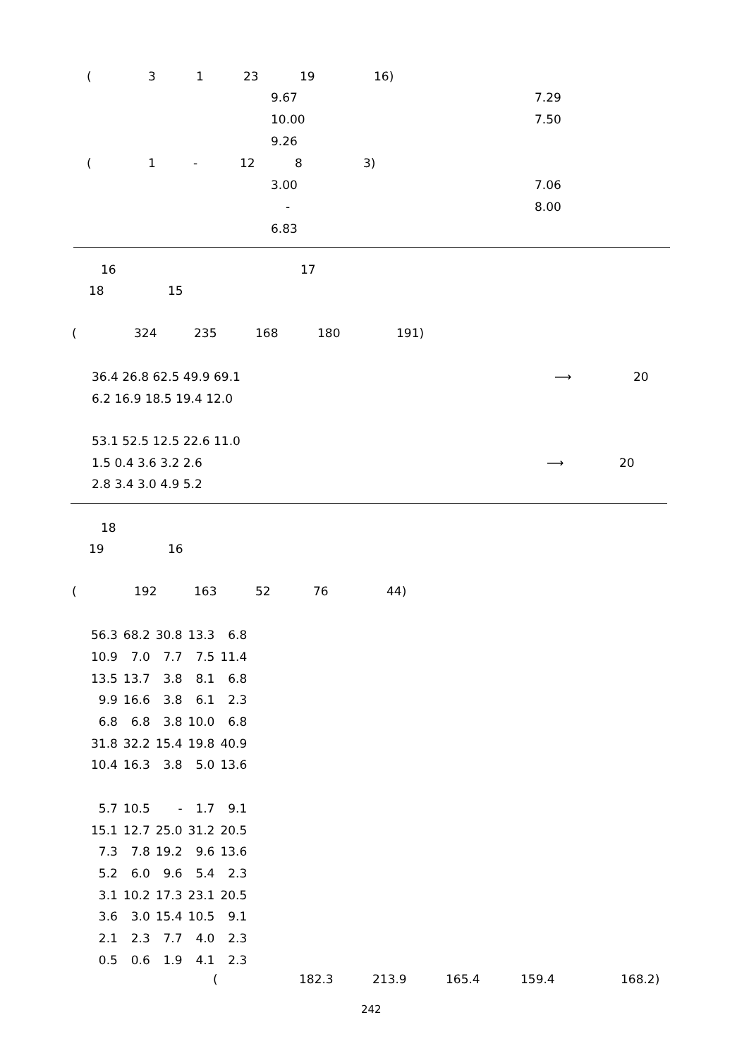(3 1 23 19 16)
9.67 7.29
10.00 7.50
9.26
(1 - 12 8 3)
3.00 7.06
- 8.00
6.83
16 17
18 15
(324 235 168 180 191)
36.4 26.8 62.5 49.9 69.1 ⟶ 20
6.2 16.9 18.5 19.4 12.0
53.1 52.5 12.5 22.6 11.0
1.5 0.4 3.6 3.2 2.6 ⟶ 20
2.8 3.4 3.0 4.9 5.2
18
19 16
(192 163 52 76 44)
| 56.3 | 68.2 | 30.8 | 13.3 | 6.8 |
| 10.9 | 7.0 | 7.7 | 7.5 | 11.4 |
| 13.5 | 13.7 | 3.8 | 8.1 | 6.8 |
| 9.9 | 16.6 | 3.8 | 6.1 | 2.3 |
| 6.8 | 6.8 | 3.8 | 10.0 | 6.8 |
| 31.8 | 32.2 | 15.4 | 19.8 | 40.9 |
| 10.4 | 16.3 | 3.8 | 5.0 | 13.6 |
| 5.7 | 10.5 | - | 1.7 | 9.1 |
| 15.1 | 12.7 | 25.0 | 31.2 | 20.5 |
| 7.3 | 7.8 | 19.2 | 9.6 | 13.6 |
| 5.2 | 6.0 | 9.6 | 5.4 | 2.3 |
| 3.1 | 10.2 | 17.3 | 23.1 | 20.5 |
| 3.6 | 3.0 | 15.4 | 10.5 | 9.1 |
| 2.1 | 2.3 | 7.7 | 4.0 | 2.3 |
| 0.5 | 0.6 | 1.9 | 4.1 | 2.3 |
(182.3 213.9 165.4 159.4 168.2)
242